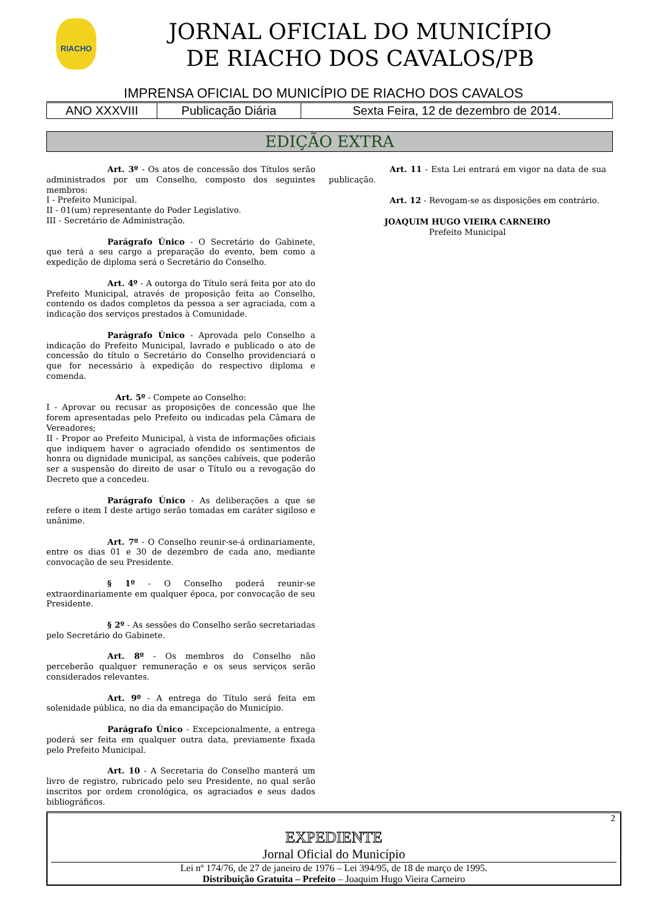RIACHO
JORNAL OFICIAL DO MUNICÍPIO
DE RIACHO DOS CAVALOS/PB
IMPRENSA OFICIAL DO MUNICÍPIO DE RIACHO DOS CAVALOS
| ANO XXXVIII | Publicação Diária | Sexta Feira, 12 de dezembro de 2014. |
EDIÇÃO EXTRA
Art. 3º - Os atos de concessão dos Títulos serão administrados por um Conselho, composto dos seguintes membros:
I - Prefeito Municipal.
II - 01(um) representante do Poder Legislativo.
III - Secretário de Administração.
Parágrafo Único - O Secretário do Gabinete, que terá a seu cargo a preparação do evento, bem como a expedição de diploma será o Secretário do Conselho.
Art. 4º - A outorga do Título será feita por ato do Prefeito Municipal, através de proposição feita ao Conselho, contendo os dados completos da pessoa a ser agraciada, com a indicação dos serviços prestados à Comunidade.
Parágrafo Único - Aprovada pelo Conselho a indicação do Prefeito Municipal, lavrado e publicado o ato de concessão do título o Secretário do Conselho providenciará o que for necessário à expedição do respectivo diploma e comenda.
Art. 5º - Compete ao Conselho:
I - Aprovar ou recusar as proposições de concessão que lhe forem apresentadas pelo Prefeito ou indicadas pela Câmara de Vereadores;
II - Propor ao Prefeito Municipal, à vista de informações oficiais que indiquem haver o agraciado ofendido os sentimentos de honra ou dignidade municipal, as sanções cabíveis, que poderão ser a suspensão do direito de usar o Título ou a revogação do Decreto que a concedeu.
Parágrafo Único - As deliberações a que se refere o item I deste artigo serão tomadas em caráter sigiloso e unânime.
Art. 7º - O Conselho reunir-se-á ordinariamente, entre os dias 01 e 30 de dezembro de cada ano, mediante convocação de seu Presidente.
§ 1º - O Conselho poderá reunir-se extraordinariamente em qualquer época, por convocação de seu Presidente.
§ 2º - As sessões do Conselho serão secretariadas pelo Secretário do Gabinete.
Art. 8º - Os membros do Conselho não perceberão qualquer remuneração e os seus serviços serão considerados relevantes.
Art. 9º - A entrega do Título será feita em solenidade pública, no dia da emancipação do Município.
Parágrafo Único - Excepcionalmente, a entrega poderá ser feita em qualquer outra data, previamente fixada pelo Prefeito Municipal.
Art. 10 - A Secretaria do Conselho manterá um livro de registro, rubricado pelo seu Presidente, no qual serão inscritos por ordem cronológica, os agraciados e seus dados bibliográficos.
Art. 11 - Esta Lei entrará em vigor na data de sua publicação.
Art. 12 - Revogam-se as disposições em contrário.
JOAQUIM HUGO VIEIRA CARNEIRO
Prefeito Municipal
2
EXPEDIENTE
Jornal Oficial do Município
Lei nº 174/76, de 27 de janeiro de 1976 – Lei 394/95, de 18 de março de 1995.
Distribuição Gratuita – Prefeito – Joaquim Hugo Vieira Carneiro